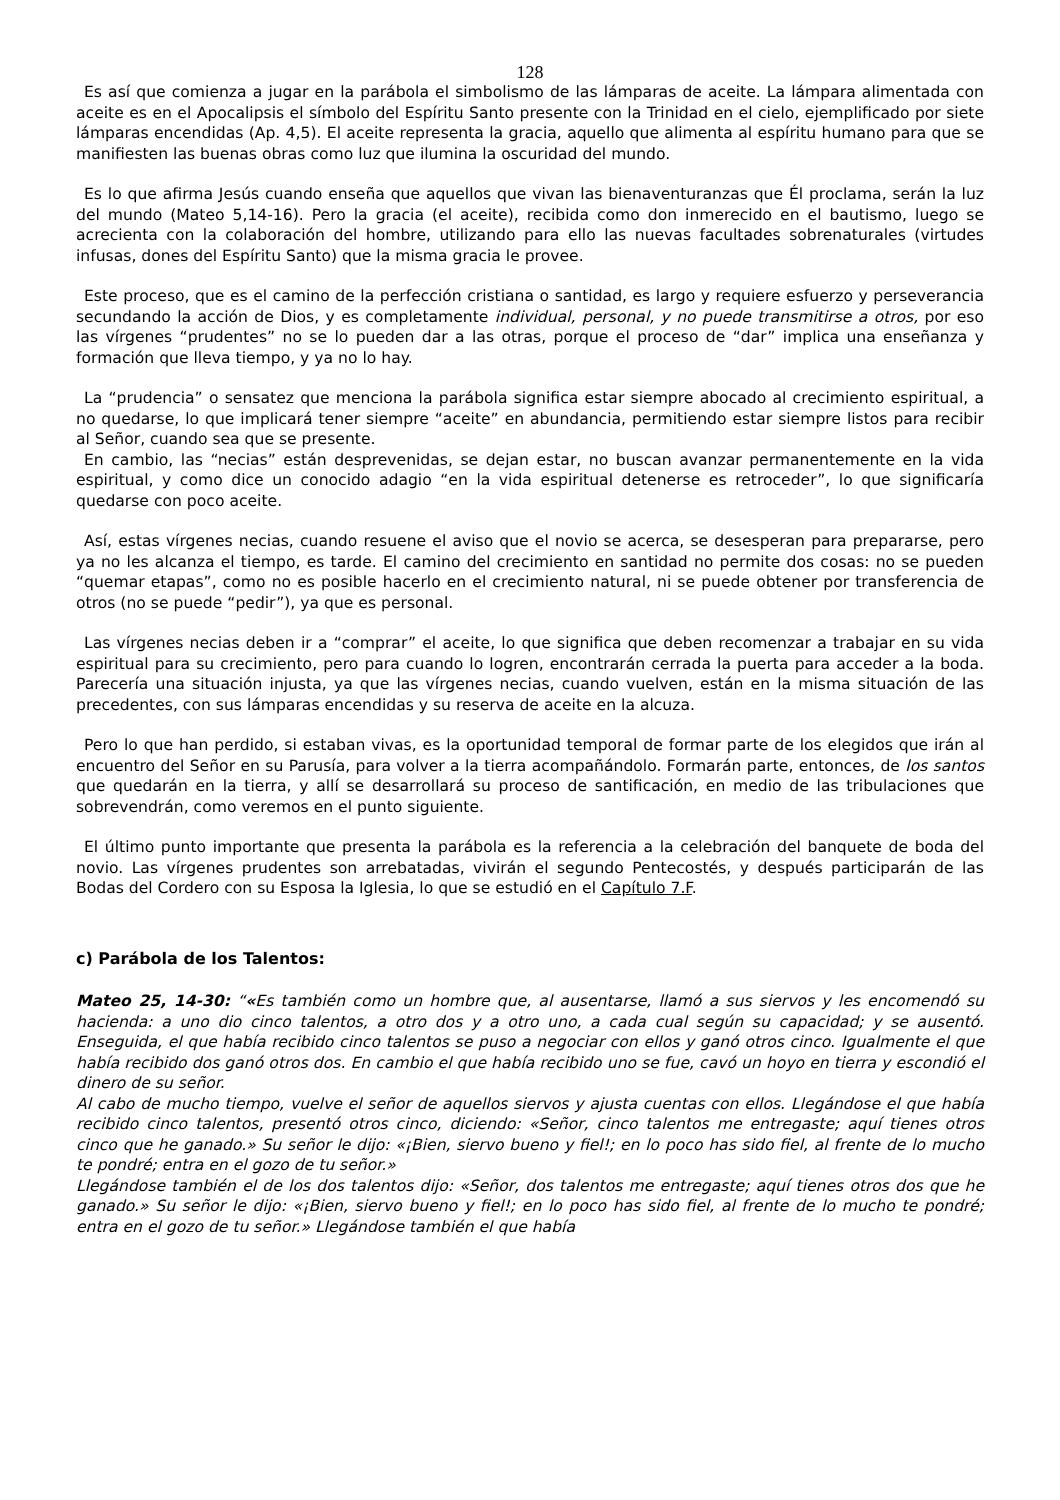128
Es así que comienza a jugar en la parábola el simbolismo de las lámparas de aceite. La lámpara alimentada con aceite es en el Apocalipsis el símbolo del Espíritu Santo presente con la Trinidad en el cielo, ejemplificado por siete lámparas encendidas (Ap. 4,5). El aceite representa la gracia, aquello que alimenta al espíritu humano para que se manifiesten las buenas obras como luz que ilumina la oscuridad del mundo.
Es lo que afirma Jesús cuando enseña que aquellos que vivan las bienaventuranzas que Él proclama, serán la luz del mundo (Mateo 5,14-16). Pero la gracia (el aceite), recibida como don inmerecido en el bautismo, luego se acrecienta con la colaboración del hombre, utilizando para ello las nuevas facultades sobrenaturales (virtudes infusas, dones del Espíritu Santo) que la misma gracia le provee.
Este proceso, que es el camino de la perfección cristiana o santidad, es largo y requiere esfuerzo y perseverancia secundando la acción de Dios, y es completamente individual, personal, y no puede transmitirse a otros, por eso las vírgenes “prudentes” no se lo pueden dar a las otras, porque el proceso de “dar” implica una enseñanza y formación que lleva tiempo, y ya no lo hay.
La “prudencia” o sensatez que menciona la parábola significa estar siempre abocado al crecimiento espiritual, a no quedarse, lo que implicará tener siempre “aceite” en abundancia, permitiendo estar siempre listos para recibir al Señor, cuando sea que se presente.
En cambio, las “necias” están desprevenidas, se dejan estar, no buscan avanzar permanentemente en la vida espiritual, y como dice un conocido adagio “en la vida espiritual detenerse es retroceder”, lo que significaría quedarse con poco aceite.
Así, estas vírgenes necias, cuando resuene el aviso que el novio se acerca, se desesperan para prepararse, pero ya no les alcanza el tiempo, es tarde. El camino del crecimiento en santidad no permite dos cosas: no se pueden “quemar etapas”, como no es posible hacerlo en el crecimiento natural, ni se puede obtener por transferencia de otros (no se puede “pedir”), ya que es personal.
Las vírgenes necias deben ir a “comprar” el aceite, lo que significa que deben recomenzar a trabajar en su vida espiritual para su crecimiento, pero para cuando lo logren, encontrarán cerrada la puerta para acceder a la boda. Parecería una situación injusta, ya que las vírgenes necias, cuando vuelven, están en la misma situación de las precedentes, con sus lámparas encendidas y su reserva de aceite en la alcuza.
Pero lo que han perdido, si estaban vivas, es la oportunidad temporal de formar parte de los elegidos que irán al encuentro del Señor en su Parusía, para volver a la tierra acompañándolo. Formarán parte, entonces, de los santos que quedarán en la tierra, y allí se desarrollará su proceso de santificación, en medio de las tribulaciones que sobrevendrán, como veremos en el punto siguiente.
El último punto importante que presenta la parábola es la referencia a la celebración del banquete de boda del novio. Las vírgenes prudentes son arrebatadas, vivirán el segundo Pentecostés, y después participarán de las Bodas del Cordero con su Esposa la Iglesia, lo que se estudió en el Capítulo 7.F.
c) Parábola de los Talentos:
Mateo 25, 14-30: “«Es también como un hombre que, al ausentarse, llamó a sus siervos y les encomendó su hacienda: a uno dio cinco talentos, a otro dos y a otro uno, a cada cual según su capacidad; y se ausentó. Enseguida, el que había recibido cinco talentos se puso a negociar con ellos y ganó otros cinco. Igualmente el que había recibido dos ganó otros dos. En cambio el que había recibido uno se fue, cavó un hoyo en tierra y escondió el dinero de su señor.
Al cabo de mucho tiempo, vuelve el señor de aquellos siervos y ajusta cuentas con ellos. Llegándose el que había recibido cinco talentos, presentó otros cinco, diciendo: «Señor, cinco talentos me entregaste; aquí tienes otros cinco que he ganado.» Su señor le dijo: «¡Bien, siervo bueno y fiel!; en lo poco has sido fiel, al frente de lo mucho te pondré; entra en el gozo de tu señor.»
Llegándose también el de los dos talentos dijo: «Señor, dos talentos me entregaste; aquí tienes otros dos que he ganado.» Su señor le dijo: «¡Bien, siervo bueno y fiel!; en lo poco has sido fiel, al frente de lo mucho te pondré; entra en el gozo de tu señor.» Llegándose también el que había